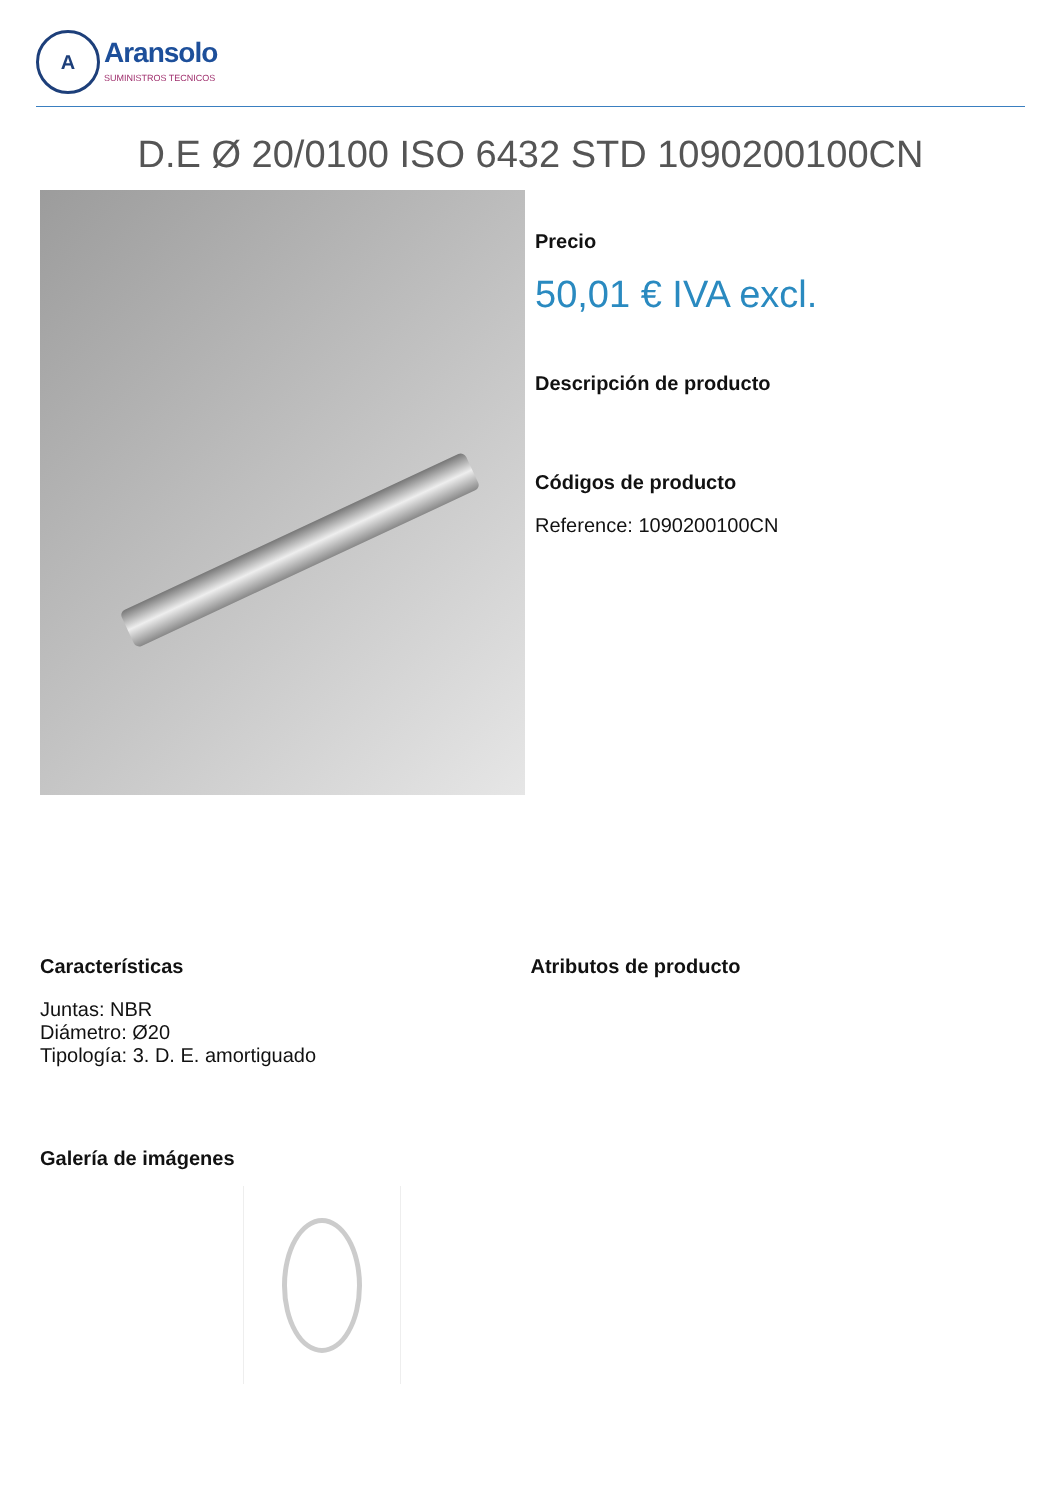A
Aransolo
SUMINISTROS TECNICOS
D.E Ø 20/0100 ISO 6432 STD 1090200100CN
Precio
50,01 € IVA excl.
Descripción de producto
Códigos de producto
Reference: 1090200100CN
Características
Juntas: NBR
Diámetro: Ø20
Tipología: 3. D. E. amortiguado
Atributos de producto
Galería de imágenes